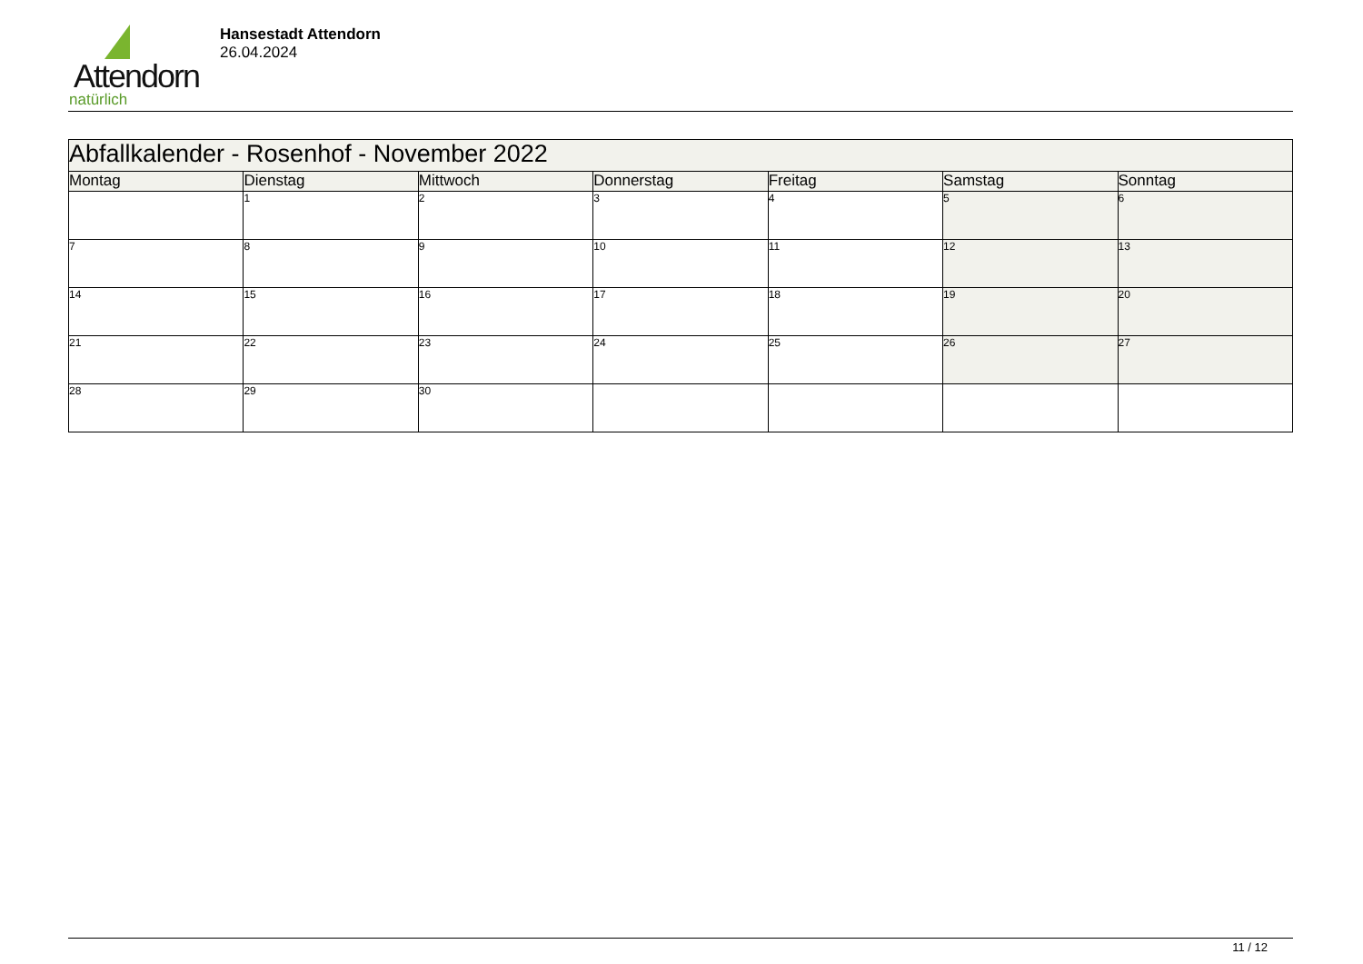Attendorn
natürlich
Hansestadt Attendorn
26.04.2024
| Abfallkalender - Rosenhof - November 2022 | | | | | | |
| Montag | Dienstag | Mittwoch | Donnerstag | Freitag | Samstag | Sonntag |
| | 1 | 2 | 3 | 4 | 5 | 6 |
| 7 | 8 | 9 | 10 | 11 | 12 | 13 |
| 14 | 15 | 16 | 17 | 18 | 19 | 20 |
| 21 | 22 | 23 | 24 | 25 | 26 | 27 |
| 28 | 29 | 30 | | | | |
11 / 12